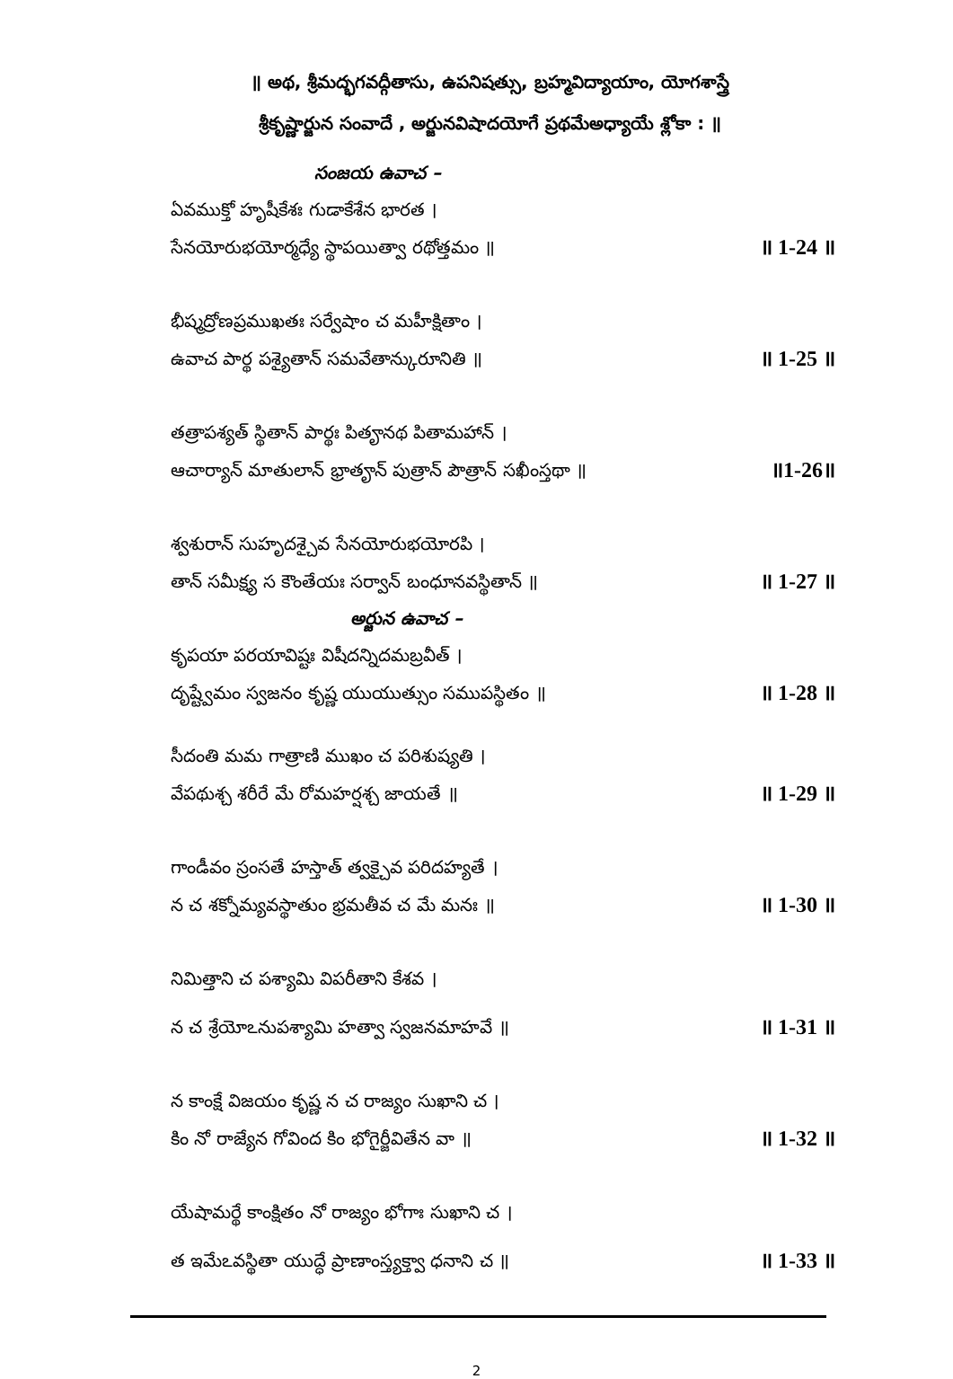॥ అథ, శ్రీమద్భగవద్గీతాసు, ఉపనిషత్సు, బ్రహ్మవిద్యాయాం, యోగశాస్త్రే
శ్రీకృష్ణార్జున సంవాదే , అర్జునవిషాదయోగే ప్రథమేఅధ్యాయే శ్లోకా : ॥
సంజయ ఉవాచ –
ఏవముక్తో హృషీకేశః గుడాకేశేన భారత ।
సేనయోరుభయోర్మధ్యే స్థాపయిత్వా రథోత్తమం ॥ ॥ 1-24 ॥
భీష్మద్రోణప్రముఖతః సర్వేషాం చ మహీక్షితాం ।
ఉవాచ పార్థ పశ్యైతాన్ సమవేతాన్కురూనితి ॥ ॥ 1-25 ॥
తత్రాపశ్యత్ స్థితాన్ పార్థః పితౄనథ పితామహాన్ ।
ఆచార్యాన్ మాతులాన్ భ్రాతౄన్ పుత్రాన్ పౌత్రాన్ సఖీంస్తథా ॥ ॥1-26॥
శ్వశురాన్ సుహృదశ్చైవ సేనయోరుభయోరపి ।
తాన్ సమీక్ష్య స కౌంతేయః సర్వాన్ బంధూనవస్థితాన్ ॥ ॥ 1-27 ॥
అర్జున ఉవాచ –
కృపయా పరయావిష్టః విషీదన్నిదమబ్రవీత్ ।
దృష్ట్వేమం స్వజనం కృష్ణ యుయుత్సుం సముపస్థితం ॥ ॥ 1-28 ॥
సీదంతి మమ గాత్రాణి ముఖం చ పరిశుష్యతి ।
వేపథుశ్చ శరీరే మే రోమహర్షశ్చ జాయతే ॥ ॥ 1-29 ॥
గాండీవం స్రంసతే హస్తాత్ త్వక్చైవ పరిదహ్యతే ।
న చ శక్నోమ్యవస్థాతుం భ్రమతీవ చ మే మనః ॥ ॥ 1-30 ॥
నిమిత్తాని చ పశ్యామి విపరీతాని కేశవ ।
న చ శ్రేయోఽనుపశ్యామి హత్వా స్వజనమాహవే ॥ ॥ 1-31 ॥
న కాంక్షే విజయం కృష్ణ న చ రాజ్యం సుఖాని చ ।
కిం నో రాజ్యేన గోవింద కిం భోగైర్జీవితేన వా ॥ ॥ 1-32 ॥
యేషామర్థే కాంక్షితం నో రాజ్యం భోగాః సుఖాని చ ।
త ఇమేఽవస్థితా యుద్ధే ప్రాణాంస్త్యక్త్వా ధనాని చ ॥ ॥ 1-33 ॥
2